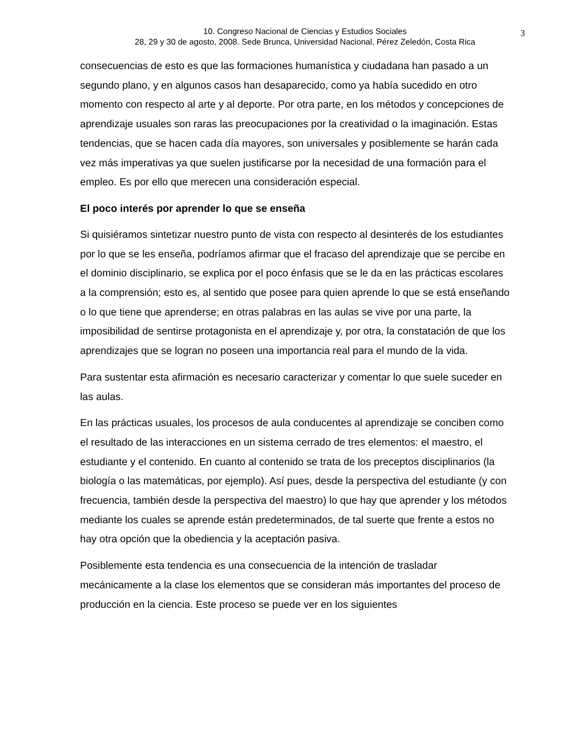10. Congreso Nacional de Ciencias y Estudios Sociales
28, 29 y 30 de agosto, 2008. Sede Brunca, Universidad Nacional, Pérez Zeledón, Costa Rica
3
consecuencias de esto es que las formaciones humanística y ciudadana han pasado a un segundo plano, y en algunos casos han desaparecido, como ya había sucedido en otro momento con respecto al arte y al deporte. Por otra parte, en los métodos y concepciones de aprendizaje usuales son raras las preocupaciones por la creatividad o la imaginación. Estas tendencias, que se hacen cada día mayores, son universales y posiblemente se harán cada vez más imperativas ya que suelen justificarse por la necesidad de una formación para el empleo. Es por ello que merecen una consideración especial.
El poco interés por aprender lo que se enseña
Si quisiéramos sintetizar nuestro punto de vista con respecto al desinterés de los estudiantes por lo que se les enseña, podríamos afirmar que el fracaso del aprendizaje que se percibe en el dominio disciplinario, se explica por el poco énfasis que se le da en las prácticas escolares a la comprensión; esto es, al sentido que posee para quien aprende lo que se está enseñando o lo que tiene que aprenderse; en otras palabras en las aulas se vive por una parte, la imposibilidad de sentirse protagonista en el aprendizaje y, por otra, la constatación de que los aprendizajes que se logran no poseen una importancia real para el mundo de la vida.
Para sustentar esta afirmación es necesario caracterizar y comentar lo que suele suceder en las aulas.
En las prácticas usuales, los procesos de aula conducentes al aprendizaje se conciben como el resultado de las interacciones en un sistema cerrado de tres elementos: el maestro, el estudiante y el contenido. En cuanto al contenido se trata de los preceptos disciplinarios (la biología o las matemáticas, por ejemplo). Así pues, desde la perspectiva del estudiante (y con frecuencia, también desde la perspectiva del maestro) lo que hay que aprender y los métodos mediante los cuales se aprende están predeterminados, de tal suerte que frente a estos no hay otra opción que la obediencia y la aceptación pasiva.
Posiblemente esta tendencia es una consecuencia de la intención de trasladar mecánicamente a la clase los elementos que se consideran más importantes del proceso de producción en la ciencia. Este proceso se puede ver en los siguientes